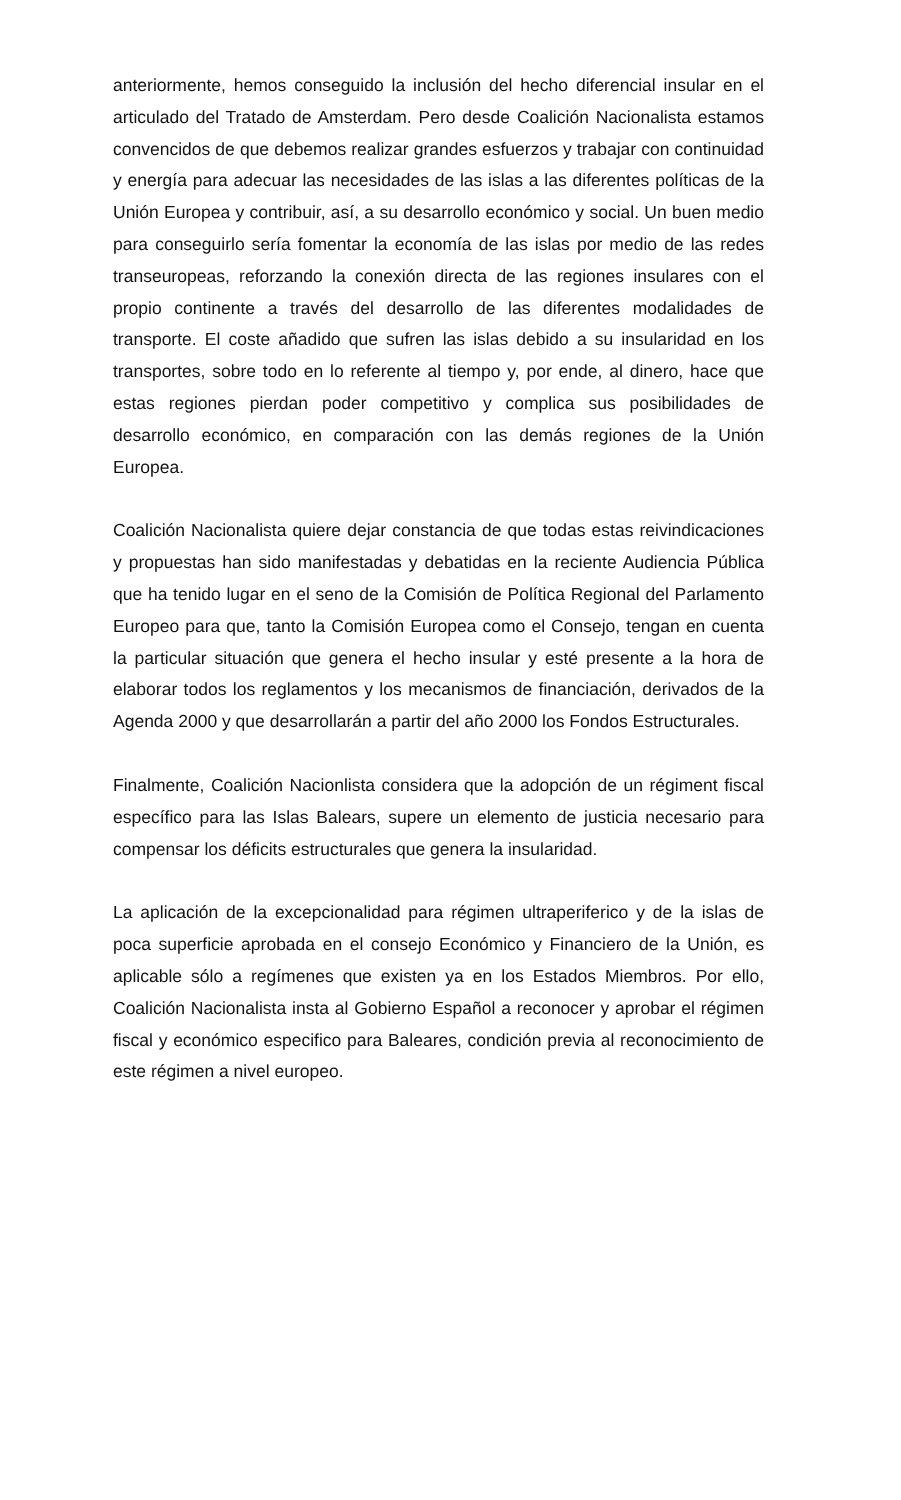anteriormente, hemos conseguido la inclusión del hecho diferencial insular en el articulado del Tratado de Amsterdam. Pero desde Coalición Nacionalista estamos convencidos de que debemos realizar grandes esfuerzos y trabajar con continuidad y energía para adecuar las necesidades de las islas a las diferentes políticas de la Unión Europea y contribuir, así, a su desarrollo económico y social. Un buen medio para conseguirlo sería fomentar la economía de las islas por medio de las redes transeuropeas, reforzando la conexión directa de las regiones insulares con el propio continente a través del desarrollo de las diferentes modalidades de transporte. El coste añadido que sufren las islas debido a su insularidad en los transportes, sobre todo en lo referente al tiempo y, por ende, al dinero, hace que estas regiones pierdan poder competitivo y complica sus posibilidades de desarrollo económico, en comparación con las demás regiones de la Unión Europea.
Coalición Nacionalista quiere dejar constancia de que todas estas reivindicaciones y propuestas han sido manifestadas y debatidas en la reciente Audiencia Pública que ha tenido lugar en el seno de la Comisión de Política Regional del Parlamento Europeo para que, tanto la Comisión Europea como el Consejo, tengan en cuenta la particular situación que genera el hecho insular y esté presente a la hora de elaborar todos los reglamentos y los mecanismos de financiación, derivados de la Agenda 2000 y que desarrollarán a partir del año 2000 los Fondos Estructurales.
Finalmente, Coalición Nacionlista considera que la adopción de un régiment fiscal específico para las Islas Balears, supere un elemento de justicia necesario para compensar los déficits estructurales que genera la insularidad.
La aplicación de la excepcionalidad para régimen ultraperiferico y de la islas de poca superficie aprobada en el consejo Económico y Financiero de la Unión, es aplicable sólo a regímenes que existen ya en los Estados Miembros. Por ello, Coalición Nacionalista insta al Gobierno Español a reconocer y aprobar el régimen fiscal y económico especifico para Baleares, condición previa al reconocimiento de este régimen a nivel europeo.